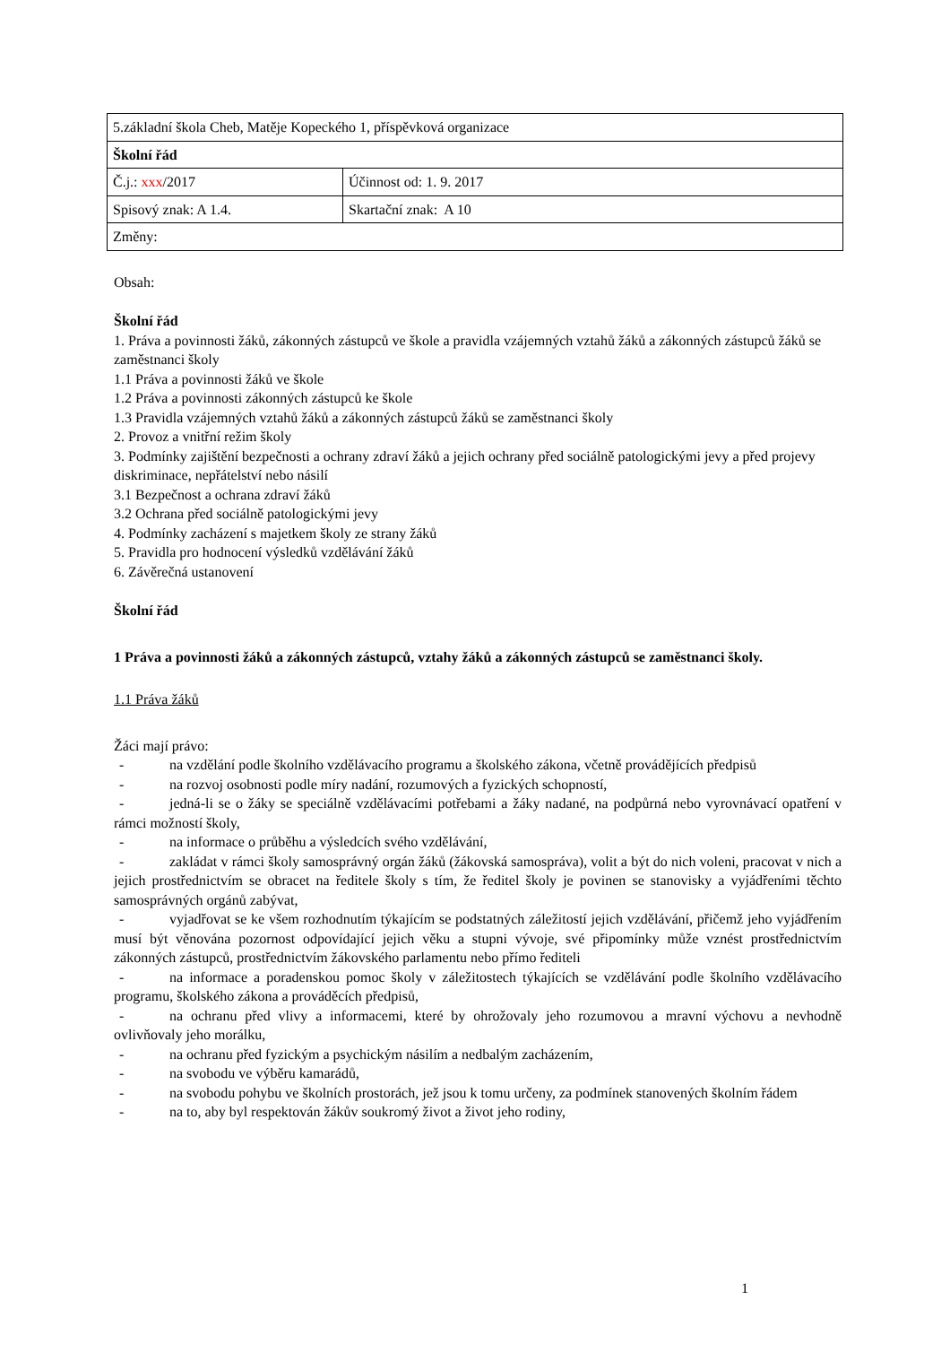| 5.základní škola Cheb, Matěje Kopeckého 1, příspěvková organizace | |
| Školní řád | |
| Č.j.: xxx /2017 | Účinnost od: 1. 9. 2017 |
| Spisový znak: A 1.4. | Skartační znak: A 10 |
| Změny: | |
Obsah:
Školní řád
1. Práva a povinnosti žáků, zákonných zástupců ve škole a pravidla vzájemných vztahů žáků a zákonných zástupců žáků se zaměstnanci školy
1.1 Práva a povinnosti žáků ve škole
1.2 Práva a povinnosti zákonných zástupců ke škole
1.3 Pravidla vzájemných vztahů žáků a zákonných zástupců žáků se zaměstnanci školy
2. Provoz a vnitřní režim školy
3. Podmínky zajištění bezpečnosti a ochrany zdraví žáků a jejich ochrany před sociálně patologickými jevy a před projevy diskriminace, nepřátelství nebo násilí
3.1 Bezpečnost a ochrana zdraví žáků
3.2 Ochrana před sociálně patologickými jevy
4. Podmínky zacházení s majetkem školy ze strany žáků
5. Pravidla pro hodnocení výsledků vzdělávání žáků
6. Závěrečná ustanovení
Školní řád
1 Práva a povinnosti žáků a zákonných zástupců, vztahy žáků a zákonných zástupců se zaměstnanci školy.
1.1 Práva žáků
Žáci mají právo:
- na vzdělání podle školního vzdělávacího programu a školského zákona, včetně provádějících předpisů
- na rozvoj osobnosti podle míry nadání, rozumových a fyzických schopností,
- jedná-li se o žáky se speciálně vzdělávacími potřebami a žáky nadané, na podpůrná nebo vyrovnávací opatření v rámci možností školy,
- na informace o průběhu a výsledcích svého vzdělávání,
- zakládat v rámci školy samosprávný orgán žáků (žákovská samospráva), volit a být do nich voleni, pracovat v nich a jejich prostřednictvím se obracet na ředitele školy s tím, že ředitel školy je povinen se stanovisky a vyjádřeními těchto samosprávných orgánů zabývat,
- vyjadřovat se ke všem rozhodnutím týkajícím se podstatných záležitostí jejich vzdělávání, přičemž jeho vyjádřením musí být věnována pozornost odpovídající jejich věku a stupni vývoje, své připomínky může vznést prostřednictvím zákonných zástupců, prostřednictvím žákovského parlamentu nebo přímo řediteli
- na informace a poradenskou pomoc školy v záležitostech týkajících se vzdělávání podle školního vzdělávacího programu, školského zákona a prováděcích předpisů,
- na ochranu před vlivy a informacemi, které by ohrožovaly jeho rozumovou a mravní výchovu a nevhodně ovlivňovaly jeho morálku,
- na ochranu před fyzickým a psychickým násilím a nedbalým zacházením,
- na svobodu ve výběru kamarádů,
- na svobodu pohybu ve školních prostorách, jež jsou k tomu určeny, za podmínek stanovených školním řádem
- na to, aby byl respektován žákův soukromý život a život jeho rodiny,
1